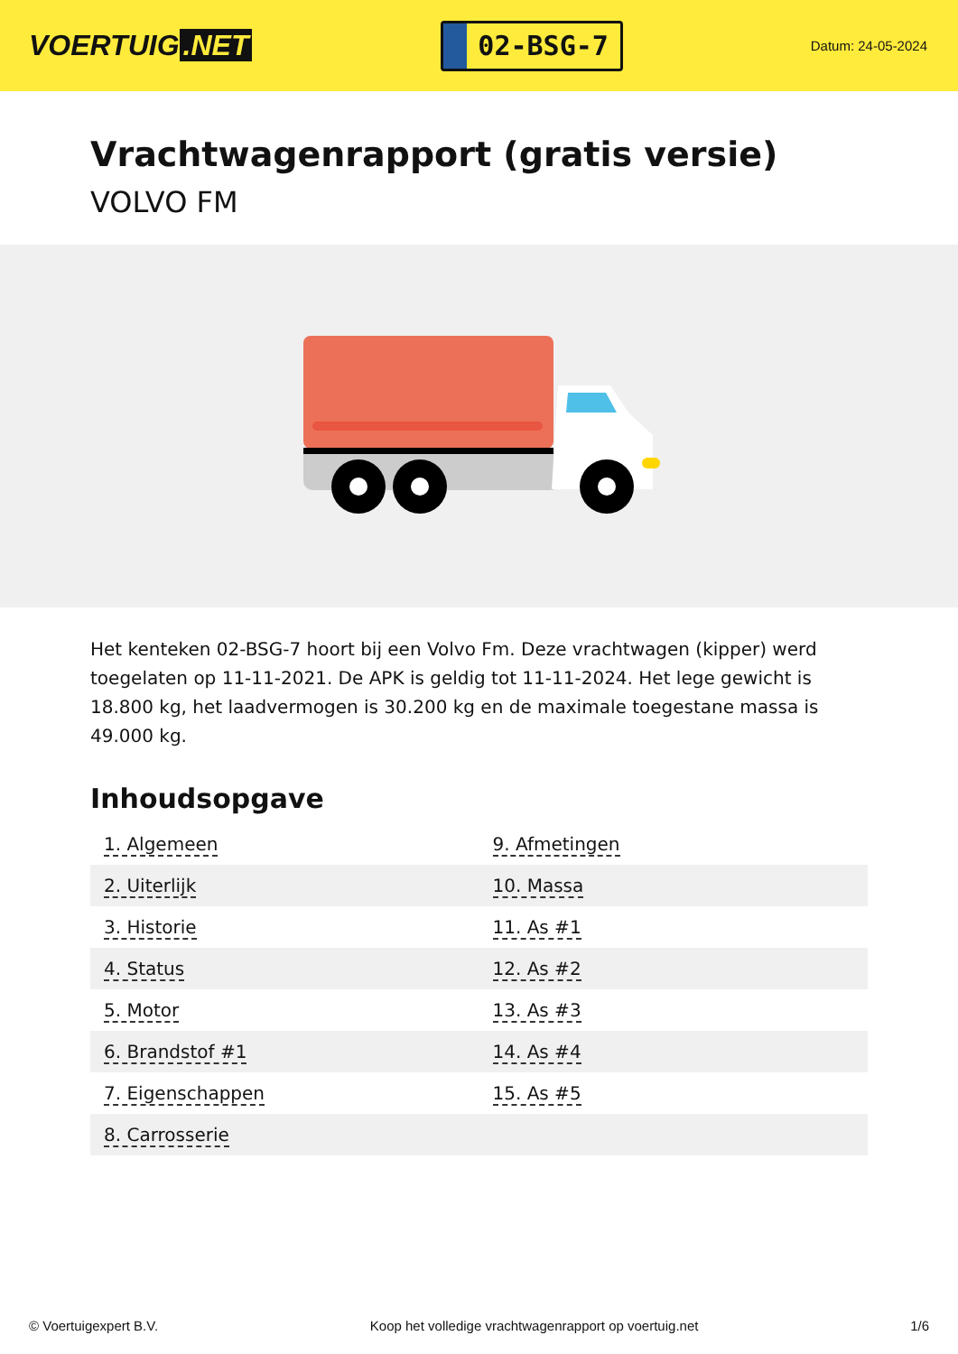VOERTUIG.NET
02-BSG-7
Datum: 24-05-2024
Vrachtwagenrapport (gratis versie)
VOLVO FM
Het kenteken 02-BSG-7 hoort bij een Volvo Fm. Deze vrachtwagen (kipper) werd toegelaten op 11-11-2021. De APK is geldig tot 11-11-2024. Het lege gewicht is 18.800 kg, het laadvermogen is 30.200 kg en de maximale toegestane massa is 49.000 kg.
Inhoudsopgave
| 1. Algemeen | 9. Afmetingen |
| 2. Uiterlijk | 10. Massa |
| 3. Historie | 11. As #1 |
| 4. Status | 12. As #2 |
| 5. Motor | 13. As #3 |
| 6. Brandstof #1 | 14. As #4 |
| 7. Eigenschappen | 15. As #5 |
| 8. Carrosserie | |
© Voertuigexpert B.V. Koop het volledige vrachtwagenrapport op voertuig.net 1/6